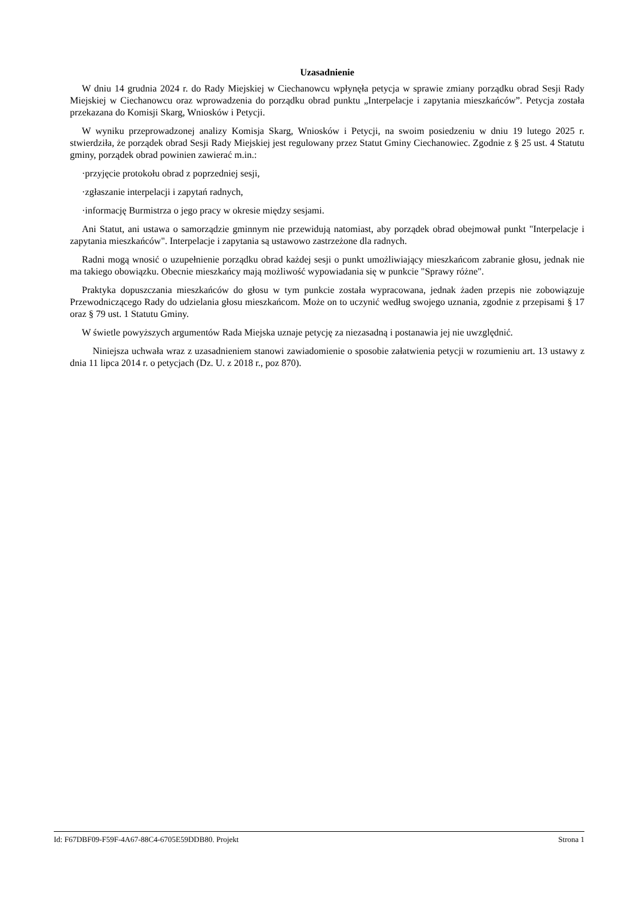Uzasadnienie
W dniu 14 grudnia 2024 r. do Rady Miejskiej w Ciechanowcu wpłynęła petycja w sprawie zmiany porządku obrad Sesji Rady Miejskiej w Ciechanowcu oraz wprowadzenia do porządku obrad punktu „Interpelacje i zapytania mieszkańców”. Petycja została przekazana do Komisji Skarg, Wniosków i Petycji.
W wyniku przeprowadzonej analizy Komisja Skarg, Wniosków i Petycji, na swoim posiedzeniu w dniu 19 lutego 2025 r. stwierdziła, że porządek obrad Sesji Rady Miejskiej jest regulowany przez Statut Gminy Ciechanowiec. Zgodnie z § 25 ust. 4 Statutu gminy, porządek obrad powinien zawierać m.in.:
·przyjęcie protokołu obrad z poprzedniej sesji,
·zgłaszanie interpelacji i zapytań radnych,
·informację Burmistrza o jego pracy w okresie między sesjami.
Ani Statut, ani ustawa o samorządzie gminnym nie przewidują natomiast, aby porządek obrad obejmował punkt "Interpelacje i zapytania mieszkańców". Interpelacje i zapytania są ustawowo zastrzeżone dla radnych.
Radni mogą wnosić o uzupełnienie porządku obrad każdej sesji o punkt umożliwiający mieszkańcom zabranie głosu, jednak nie ma takiego obowiązku. Obecnie mieszkańcy mają możliwość wypowiadania się w punkcie "Sprawy różne".
Praktyka dopuszczania mieszkańców do głosu w tym punkcie została wypracowana, jednak żaden przepis nie zobowiązuje Przewodniczącego Rady do udzielania głosu mieszkańcom. Może on to uczynić według swojego uznania, zgodnie z przepisami § 17 oraz § 79 ust. 1 Statutu Gminy.
W świetle powyższych argumentów Rada Miejska uznaje petycję za niezasadną i postanawia jej nie uwzględnić.
Niniejsza uchwała wraz z uzasadnieniem stanowi zawiadomienie o sposobie załatwienia petycji w rozumieniu art. 13 ustawy z dnia 11 lipca 2014 r. o petycjach (Dz. U. z 2018 r., poz 870).
Id: F67DBF09-F59F-4A67-88C4-6705E59DDB80. Projekt Strona 1